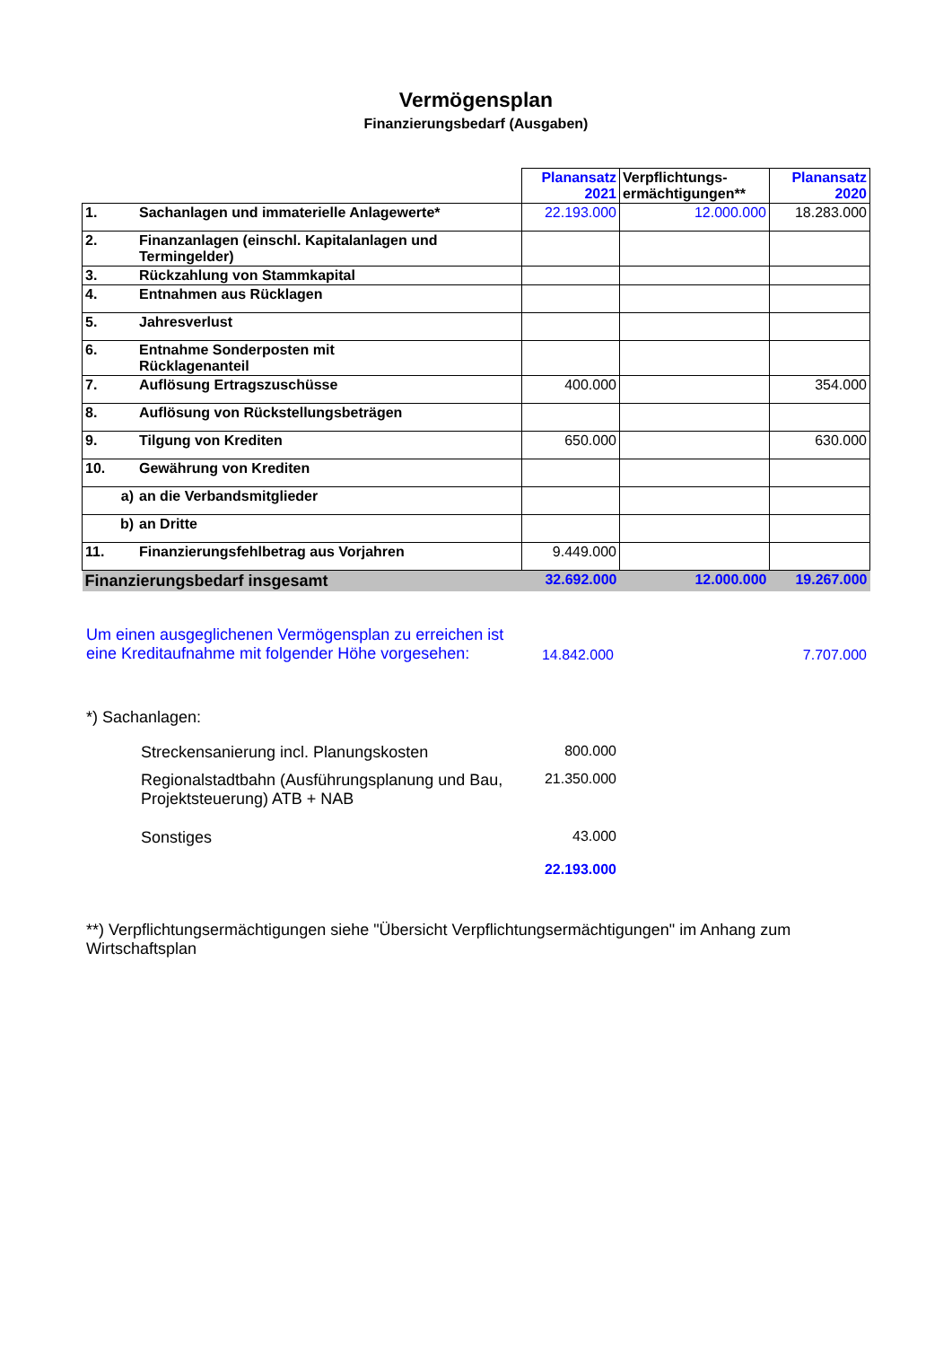Vermögensplan
Finanzierungsbedarf (Ausgaben)
| | | Planansatz 2021 | Verpflichtungs- ermächtigungen** | Planansatz 2020 |
| 1. | Sachanlagen und immaterielle Anlagewerte* | 22.193.000 | 12.000.000 | 18.283.000 |
| 2. | Finanzanlagen (einschl. Kapitalanlagen und Termingelder) | | | |
| 3. | Rückzahlung von Stammkapital | | | |
| 4. | Entnahmen aus Rücklagen | | | |
| 5. | Jahresverlust | | | |
| 6. | Entnahme Sonderposten mit Rücklagenanteil | | | |
| 7. | Auflösung Ertragszuschüsse | 400.000 | | 354.000 |
| 8. | Auflösung von Rückstellungsbeträgen | | | |
| 9. | Tilgung von Krediten | 650.000 | | 630.000 |
| 10. | Gewährung von Krediten | | | |
| a) | an die Verbandsmitglieder | | | |
| b) | an Dritte | | | |
| 11. | Finanzierungsfehlbetrag aus Vorjahren | 9.449.000 | | |
| Finanzierungsbedarf insgesamt | | 32.692.000 | 12.000.000 | 19.267.000 |
Um einen ausgeglichenen Vermögensplan zu erreichen ist eine Kreditaufnahme mit folgender Höhe vorgesehen:
14.842.000 7.707.000
*) Sachanlagen:
Streckensanierung incl. Planungskosten 800.000
Regionalstadtbahn (Ausführungsplanung und Bau, Projektsteuerung) ATB + NAB
21.350.000
Sonstiges 43.000
22.193.000
**) Verpflichtungsermächtigungen siehe "Übersicht Verpflichtungsermächtigungen" im Anhang zum Wirtschaftsplan